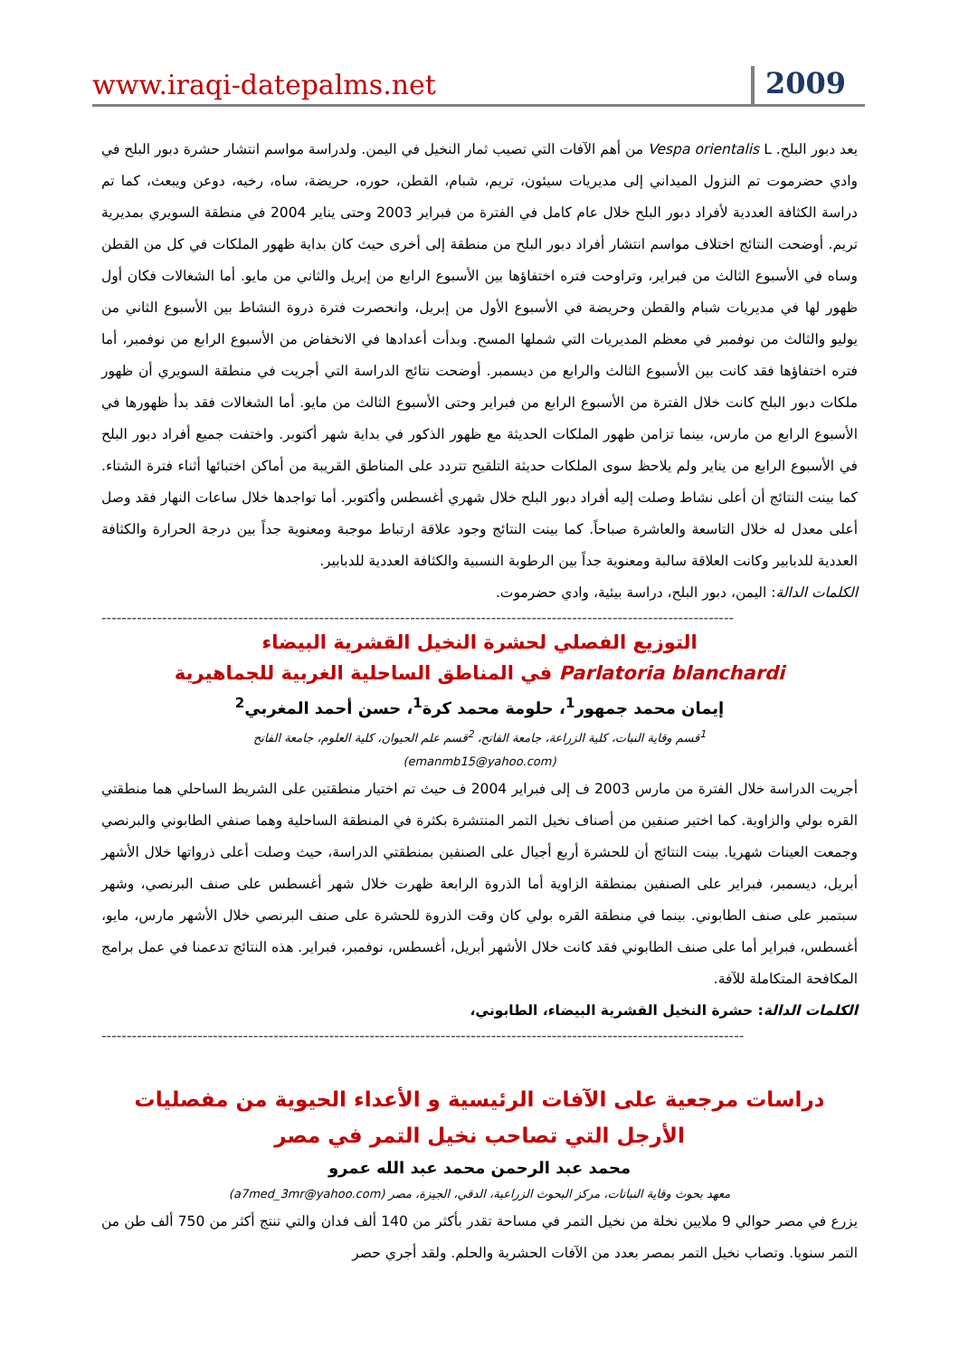www.iraqi-datepalms.net
2009
يعد دبور البلح. Vespa orientalis L من أهم الآفات التي تصيب ثمار النخيل في اليمن. ولدراسة مواسم انتشار حشرة دبور البلح في وادي حضرموت تم النزول الميداني إلى مديريات سيئون، تريم، شبام، القطن، حوره، حريضة، ساه، رخيه، دوعن ويبعث، كما تم دراسة الكثافة العددية لأفراد دبور البلح خلال عام كامل في الفترة من فبراير 2003 وحتى يناير 2004 في منطقة السويري بمديرية تريم. أوضحت النتائج اختلاف مواسم انتشار أفراد دبور البلح من منطقة إلى أخرى حيث كان بداية ظهور الملكات في كل من القطن وساه في الأسبوع الثالث من فبراير، وتراوحت فتره اختفاؤها بين الأسبوع الرابع من إبريل والثاني من مايو. أما الشغالات فكان أول ظهور لها في مديريات شبام والقطن وحريضة في الأسبوع الأول من إبريل، وانحصرت فترة ذروة النشاط بين الأسبوع الثاني من يوليو والثالث من نوفمبر في معظم المديريات التي شملها المسح. وبدأت أعدادها في الانخفاض من الأسبوع الرابع من نوفمبر، أما فتره اختفاؤها فقد كانت بين الأسبوع الثالث والرابع من ديسمبر. أوضحت نتائج الدراسة التي أجريت في منطقة السويري أن ظهور ملكات دبور البلح كانت خلال الفترة من الأسبوع الرابع من فبراير وحتى الأسبوع الثالث من مايو. أما الشغالات فقد بدأ ظهورها في الأسبوع الرابع من مارس، بينما تزامن ظهور الملكات الحديثة مع ظهور الذكور في بداية شهر أكتوبر. واختفت جميع أفراد دبور البلح في الأسبوع الرابع من يناير ولم يلاحظ سوى الملكات حديثة التلقيح تتردد على المناطق القريبة من أماكن اختبائها أثناء فترة الشتاء. كما بينت النتائج أن أعلى نشاط وصلت إليه أفراد دبور البلح خلال شهري أغسطس وأكتوبر. أما تواجدها خلال ساعات النهار فقد وصل أعلى معدل له خلال التاسعة والعاشرة صباحاً. كما بينت النتائج وجود علاقة ارتباط موجبة ومعنوية جداً بين درجة الحرارة والكثافة العددية للدبابير وكانت العلاقة سالبة ومعنوية جداً بين الرطوبة النسبية والكثافة العددية للدبابير.
الكلمات الدالة: اليمن، دبور البلح، دراسة بيئية، وادي حضرموت.
-----------------------------------------------------------------------------------------------------------------------------
التوزيع الفصلي لحشرة النخيل القشرية البيضاء
Parlatoria blanchardi في المناطق الساحلية الغربية للجماهيرية
إيمان محمد جمهور<sup>1</sup>، حلومة محمد كرة<sup>1</sup>، حسن أحمد المغربي<sup>2</sup>
<sup>1</sup> قسم وقاية النبات، كلية الزراعة، جامعة الفاتح، <sup>2</sup>قسم علم الحيوان، كلية العلوم، جامعة الفاتح
(emanmb15@yahoo.com)
أجريت الدراسة خلال الفترة من مارس 2003 ف إلى فبراير 2004 ف حيث تم اختيار منطقتين على الشريط الساحلي هما منطقتي القره بولي والزاوية. كما اختير صنفين من أصناف نخيل التمر المنتشرة بكثرة في المنطقة الساحلية وهما صنفي الطابوني والبرنصي وجمعت العينات شهريا. بينت النتائج أن للحشرة أربع أجيال على الصنفين بمنطقتي الدراسة، حيث وصلت أعلى ذرواتها خلال الأشهر أبريل، ديسمبر، فبراير على الصنفين بمنطقة الزاوية أما الذروة الرابعة ظهرت خلال شهر أغسطس على صنف البرنصي، وشهر سبتمبر على صنف الطابوني. بينما في منطقة القره بولي كان وقت الذروة للحشرة على صنف البرنصي خلال الأشهر مارس، مايو، أغسطس، فبراير أما على صنف الطابوني فقد كانت خلال الأشهر أبريل، أغسطس، نوفمبر، فبراير. هذه النتائج تدعمنا في عمل برامج المكافحة المتكاملة للآفة.
الكلمات الدالة: حشرة النخيل القشرية البيضاء، الطابوني،
-------------------------------------------------------------------------------------------------------------------------------
دراسات مرجعية على الآفات الرئيسية و الأعداء الحيوية من مفصليات الأرجل التي تصاحب نخيل التمر في مصر
محمد عبد الرحمن محمد عبد الله عمرو
معهد بحوث وقاية النباتات، مركز البحوث الزراعية، الدقي، الجيزة، مصر (a7med_3mr@yahoo.com)
يزرع في مصر حوالي 9 ملايين نخلة من نخيل التمر في مساحة تقدر بأكثر من 140 ألف فدان والتي تنتج أكثر من 750 ألف طن من التمر سنويا. وتصاب نخيل التمر بمصر بعدد من الآفات الحشرية والحلم. ولقد أجري حصر